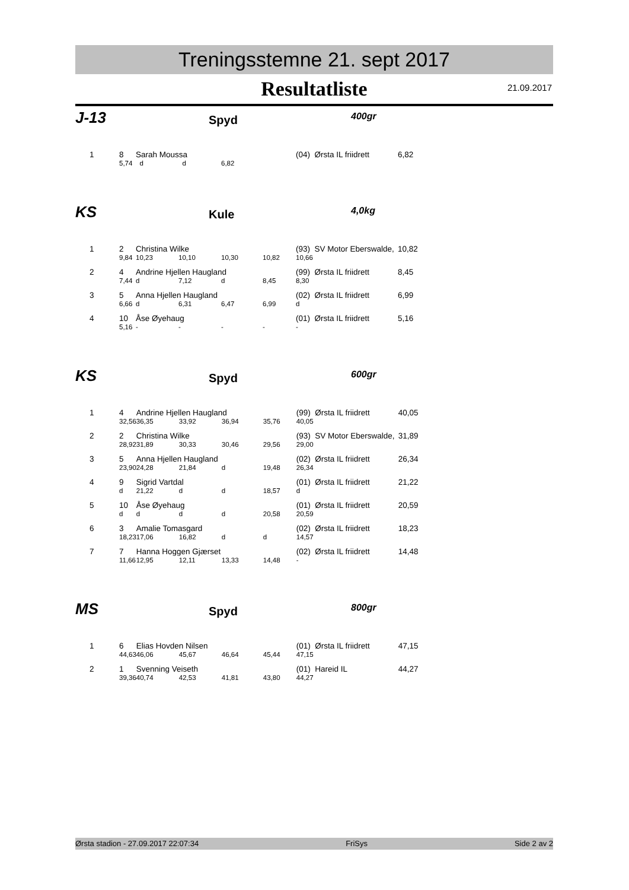Treningsstemne 21. sept 2017
Resultatliste
21.09.2017
J-13
Spyd
400gr
| 1 | 8 | Sarah Moussa | | | | (04) Ørsta IL friidrett | | 6,82 |
| | 5,74 | d | d | 6,82 | | | | |
KS
Kule
4,0kg
| 1 | 2 | Christina Wilke | | | | (93) SV Motor Eberswalde, | | 10,82 |
| | 9,84 | 10,23 | 10,10 | 10,30 | 10,82 | 10,66 | | |
| 2 | 4 | Andrine Hjellen Haugland | | | | (99) Ørsta IL friidrett | | 8,45 |
| | 7,44 | d | 7,12 | d | 8,45 | 8,30 | | |
| 3 | 5 | Anna Hjellen Haugland | | | | (02) Ørsta IL friidrett | | 6,99 |
| | 6,66 | d | 6,31 | 6,47 | 6,99 | d | | |
| 4 | 10 | Åse Øyehaug | | | | (01) Ørsta IL friidrett | | 5,16 |
| | 5,16 | - | - | - | - | - | | |
KS
Spyd
600gr
| 1 | 4 | Andrine Hjellen Haugland | | | | (99) Ørsta IL friidrett | | 40,05 |
| | 32,56 | 36,35 | 33,92 | 36,94 | 35,76 | 40,05 | | |
| 2 | 2 | Christina Wilke | | | | (93) SV Motor Eberswalde, | | 31,89 |
| | 28,92 | 31,89 | 30,33 | 30,46 | 29,56 | 29,00 | | |
| 3 | 5 | Anna Hjellen Haugland | | | | (02) Ørsta IL friidrett | | 26,34 |
| | 23,90 | 24,28 | 21,84 | d | 19,48 | 26,34 | | |
| 4 | 9 | Sigrid Vartdal | | | | (01) Ørsta IL friidrett | | 21,22 |
| | d | 21,22 | d | d | 18,57 | d | | |
| 5 | 10 | Åse Øyehaug | | | | (01) Ørsta IL friidrett | | 20,59 |
| | d | d | d | d | 20,58 | 20,59 | | |
| 6 | 3 | Amalie Tomasgard | | | | (02) Ørsta IL friidrett | | 18,23 |
| | 18,23 | 17,06 | 16,82 | d | d | 14,57 | | |
| 7 | 7 | Hanna Hoggen Gjærset | | | | (02) Ørsta IL friidrett | | 14,48 |
| | 11,66 | 12,95 | 12,11 | 13,33 | 14,48 | - | | |
MS
Spyd
800gr
| 1 | 6 | Elias Hovden Nilsen | | | | (01) Ørsta IL friidrett | | 47,15 |
| | 44,63 | 46,06 | 45,67 | 46,64 | 45,44 | 47,15 | | |
| 2 | 1 | Svenning Veiseth | | | | (01) Hareid IL | | 44,27 |
| | 39,36 | 40,74 | 42,53 | 41,81 | 43,80 | 44,27 | | |
Ørsta stadion - 27.09.2017 22:07:34 FriSys Side 2 av 2